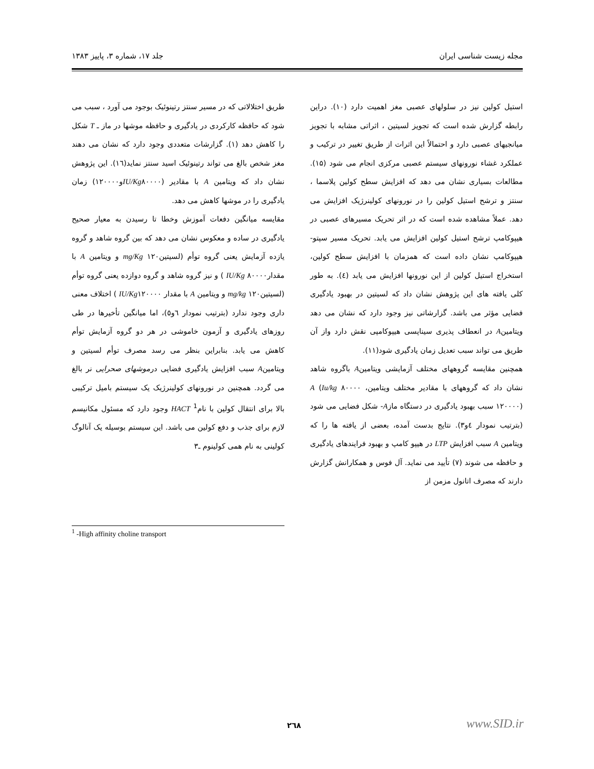مجله زیست شناسی ایران جلد ۱۷، شماره ۳، پاییز ۱۳۸۳
استیل کولین نیز در سلولهای عصبی مغز اهمیت دارد (۱۰). دراین رابطه گزارش شده است که تجویز لسیتین ، اثراتی مشابه با تجویز میانجیهای عصبی دارد و احتمالاً این اثرات از طریق تغییر در ترکیب و عملکرد غشاء نورونهای سیستم عصبی مرکزی انجام می شود (۱۵). مطالعات بسیاری نشان می دهد که افزایش سطح کولین پلاسما ، سنتز و ترشح استیل کولین را در نورونهای کولینرژیک افزایش می دهد. عملاً مشاهده شده است که در اثر تحریک مسیرهای عصبی در هیپوکامپ ترشح استیل کولین افزایش می یابد. تحریک مسیر سپتو- هیپوکامپ نشان داده است که همزمان با افزایش سطح کولین، استخراج استیل کولین از این نورونها افزایش می یابد (٤). به طور کلی یافته های این پژوهش نشان داد که لسیتین در بهبود یادگیری فضایی مؤثر می باشد. گزارشاتی نیز وجود دارد که نشان می دهد ویتامینA در انعطاف پذیری سیناپسی هیپوکامپی نقش دارد واز آن طریق می تواند سبب تعدیل زمان یادگیری شود(۱۱).
همچنین مقایسه گروههای مختلف آزمایشی ویتامینA باگروه شاهد نشان داد که گروههای با مقادیر مختلف ویتامینA (Iu/kg ۸۰۰۰۰ ، ۱۲۰۰۰۰) سبب بهبود یادگیری در دستگاه مازA- شکل فضایی می شود (بترتیب نمودار ٤و۳). نتایج بدست آمده، بعضی از یافته ها را که ویتامین A سبب افزایش LTP در هیپو کامپ و بهبود فرایندهای یادگیری و حافظه می شوند (۷) تأیید می نماید. آل فوس و همکارانش گزارش دارند که مصرف اتانول مزمن از
طریق اختلالاتی که در مسیر سنتز رتینوئیک بوجود می آورد ، سبب می شود که حافظه کارکردی در یادگیری و حافظه موشها در ماز ـ T شکل را کاهش دهد (۱). گزارشات متعددی وجود دارد که نشان می دهند مغز شخص بالغ می تواند رتینوئیک اسید سنتز نماید(١٦). این پژوهش نشان داد که ویتامین A با مقادیر (IU/Kg۸۰۰۰۰و۱۲۰۰۰۰) زمان یادگیری را در موشها کاهش می دهد.
مقایسه میانگین دفعات آموزش وخطا تا رسیدن به معیار صحیح یادگیری در ساده و معکوس نشان می دهد که بین گروه شاهد و گروه یازده آزمایش یعنی گروه توأم (لسیتینmg/Kg ۱۲۰ و ویتامین A با مقدارIU/Kg ۸۰۰۰۰ ) و نیز گروه شاهد و گروه دوازده یعنی گروه توأم (لسیتینmg/kg ۱۲۰ و ویتامین A با مقدار IU/Kg۱۲۰۰۰۰ ) اختلاف معنی داری وجود ندارد (بترتیب نمودار ٦و٥)، اما میانگین تأخیرها در طی روزهای یادگیری و آزمون خاموشی در هر دو گروه آزمایش توأم کاهش می یابد. بنابراین بنظر می رسد مصرف توأم لسیتین و ویتامینA سبب افزایش یادگیری فضایی درموشهای صحرایی نر بالغ می گردد. همچنین در نورونهای کولینرژیک یک سیستم بامیل ترکیبی بالا برای انتقال کولین با نامHACT <sup>1</sup> وجود دارد که مسئول مکانیسم لازم برای جذب و دفع کولین می باشد. این سیستم بوسیله یک آنالوگ کولینی به نام همی کولینوم ـ۳
<sup>1</sup> -High affinity choline transport
۲٦۸ www.SID.ir